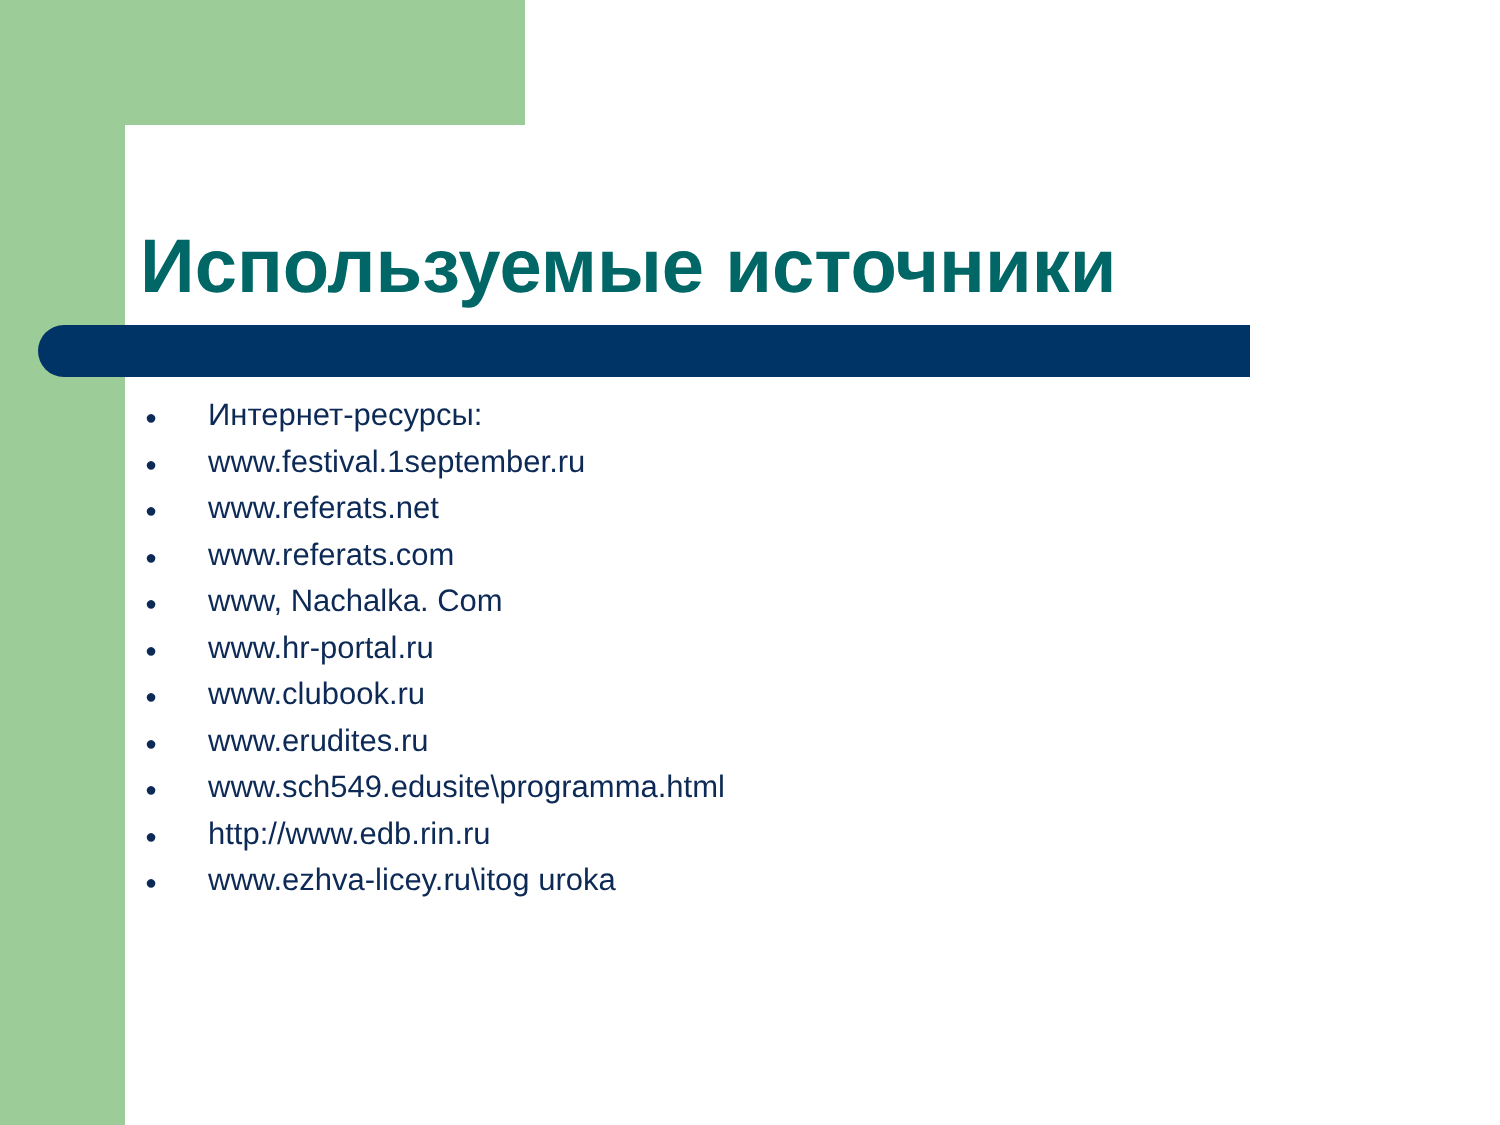Используемые источники
● Интернет-ресурсы:
● www.festival.1september.ru
● www.referats.net
● www.referats.com
● www, Nachalka. Com
● www.hr-portal.ru
● www.clubook.ru
● www.erudites.ru
● www.sch549.edusite\programma.html
● http://www.edb.rin.ru
● www.ezhva-licey.ru\itog uroka